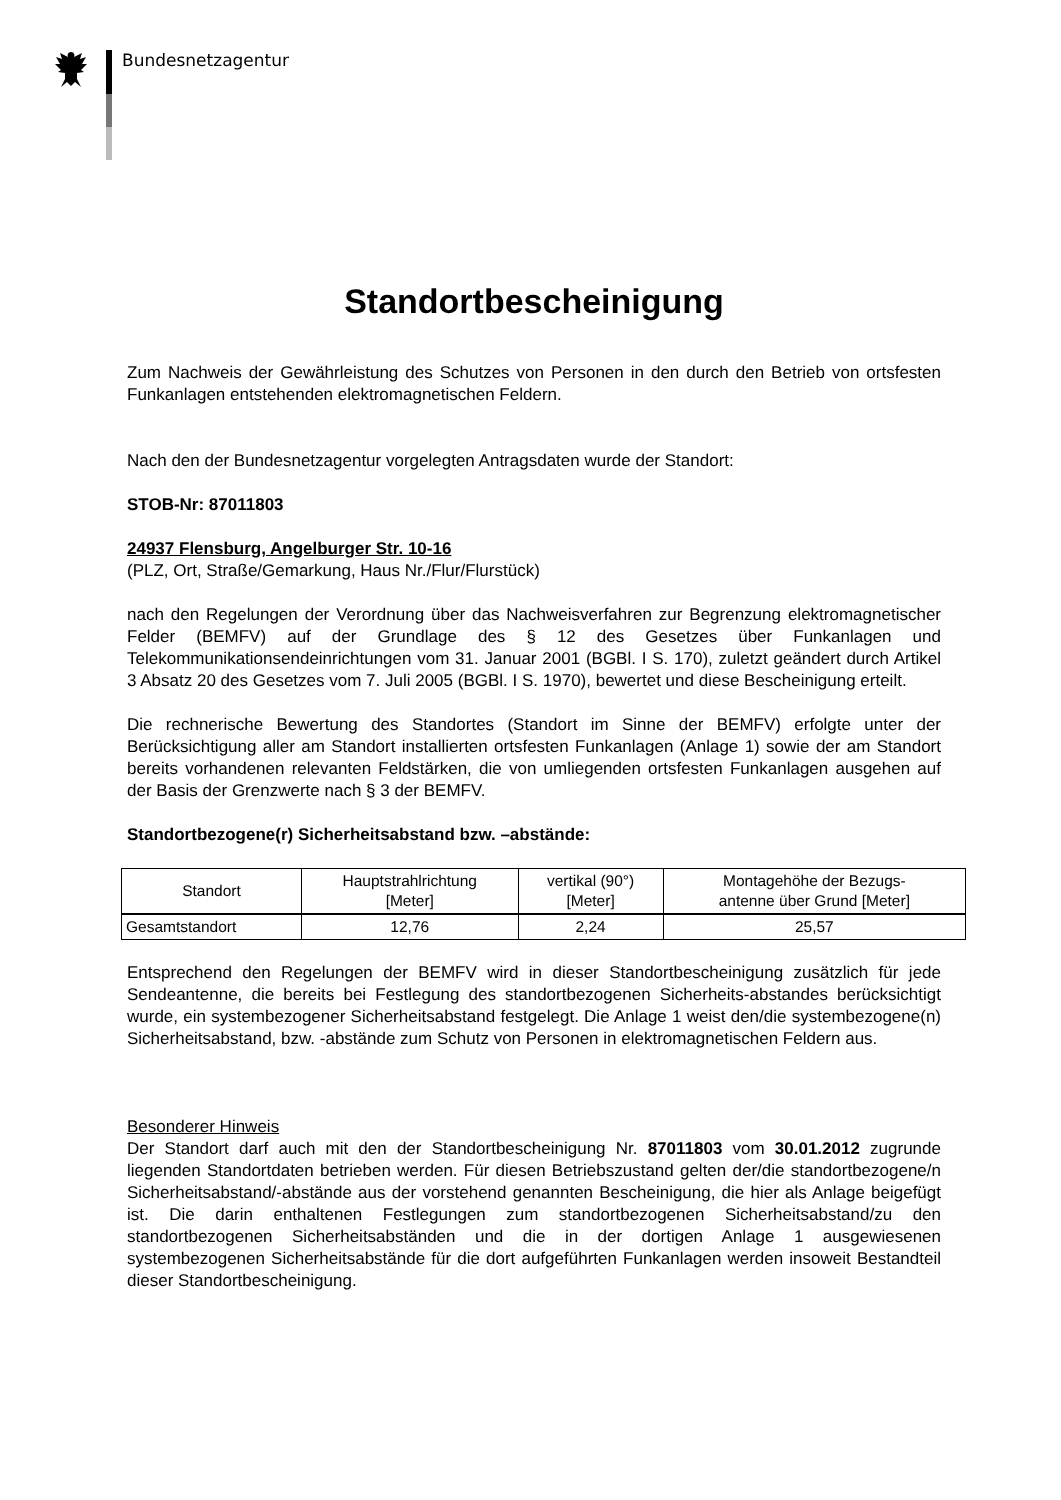Bundesnetzagentur
Standortbescheinigung
Zum Nachweis der Gewährleistung des Schutzes von Personen in den durch den Betrieb von ortsfesten Funkanlagen entstehenden elektromagnetischen Feldern.
Nach den der Bundesnetzagentur vorgelegten Antragsdaten wurde der Standort:
STOB-Nr: 87011803
24937 Flensburg, Angelburger Str. 10-16
(PLZ, Ort, Straße/Gemarkung, Haus Nr./Flur/Flurstück)
nach den Regelungen der Verordnung über das Nachweisverfahren zur Begrenzung elektromagnetischer Felder (BEMFV) auf der Grundlage des § 12 des Gesetzes über Funkanlagen und Telekommunikationsendeinrichtungen vom 31. Januar 2001 (BGBl. I S. 170), zuletzt geändert durch Artikel 3 Absatz 20 des Gesetzes vom 7. Juli 2005 (BGBl. I S. 1970), bewertet und diese Bescheinigung erteilt.
Die rechnerische Bewertung des Standortes (Standort im Sinne der BEMFV) erfolgte unter der Berücksichtigung aller am Standort installierten ortsfesten Funkanlagen (Anlage 1) sowie der am Standort bereits vorhandenen relevanten Feldstärken, die von umliegenden ortsfesten Funkanlagen ausgehen auf der Basis der Grenzwerte nach § 3 der BEMFV.
Standortbezogene(r) Sicherheitsabstand bzw. –abstände:
| Standort | Hauptstrahlrichtung [Meter] | vertikal (90°) [Meter] | Montagehöhe der Bezugs- antenne über Grund [Meter] |
| --- | --- | --- | --- |
| Gesamtstandort | 12,76 | 2,24 | 25,57 |
Entsprechend den Regelungen der BEMFV wird in dieser Standortbescheinigung zusätzlich für jede Sendeantenne, die bereits bei Festlegung des standortbezogenen Sicherheits-abstandes berücksichtigt wurde, ein systembezogener Sicherheitsabstand festgelegt. Die Anlage 1 weist den/die systembezogene(n) Sicherheitsabstand, bzw. -abstände zum Schutz von Personen in elektromagnetischen Feldern aus.
Besonderer Hinweis
Der Standort darf auch mit den der Standortbescheinigung Nr. 87011803 vom 30.01.2012 zugrunde liegenden Standortdaten betrieben werden. Für diesen Betriebszustand gelten der/die standortbezogene/n Sicherheitsabstand/-abstände aus der vorstehend genannten Bescheinigung, die hier als Anlage beigefügt ist. Die darin enthaltenen Festlegungen zum standortbezogenen Sicherheitsabstand/zu den standortbezogenen Sicherheitsabständen und die in der dortigen Anlage 1 ausgewiesenen systembezogenen Sicherheitsabstände für die dort aufgeführten Funkanlagen werden insoweit Bestandteil dieser Standortbescheinigung.